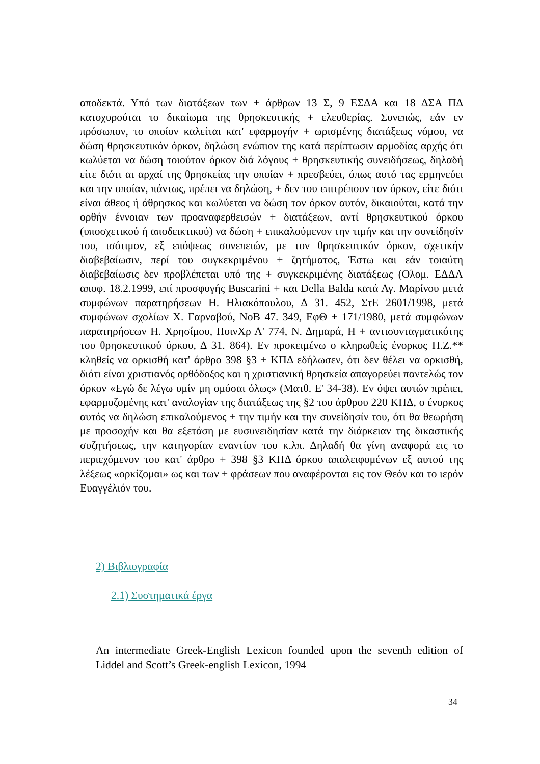αποδεκτά. Υπό των διατάξεων των + άρθρων 13 Σ, 9 ΕΣΔΑ και 18 ΔΣΑ ΠΔ κατοχυρούται το δικαίωμα της θρησκευτικής + ελευθερίας. Συνεπώς, εάν εν πρόσωπον, το οποίον καλείται κατ' εφαρμογήν + ωρισμένης διατάξεως νόμου, να δώση θρησκευτικόν όρκον, δηλώση ενώπιον της κατά περίπτωσιν αρμοδίας αρχής ότι κωλύεται να δώση τοιούτον όρκον διά λόγους + θρησκευτικής συνειδήσεως, δηλαδή είτε διότι αι αρχαί της θρησκείας την οποίαν + πρεσβεύει, όπως αυτό τας ερμηνεύει και την οποίαν, πάντως, πρέπει να δηλώση, + δεν του επιτρέπουν τον όρκον, είτε διότι είναι άθεος ή άθρησκος και κωλύεται να δώση τον όρκον αυτόν, δικαιούται, κατά την ορθήν έννοιαν των προαναφερθεισών + διατάξεων, αντί θρησκευτικού όρκου (υποσχετικού ή αποδεικτικού) να δώση + επικαλούμενον την τιμήν και την συνείδησίν του, ισότιμον, εξ επόψεως συνεπειών, με τον θρησκευτικόν όρκον, σχετικήν διαβεβαίωσιν, περί του συγκεκριμένου + ζητήματος, Έστω και εάν τοιαύτη διαβεβαίωσις δεν προβλέπεται υπό της + συγκεκριμένης διατάξεως (Ολομ. ΕΔΔΑ αποφ. 18.2.1999, επί προσφυγής Buscarini + και Della Balda κατά Αγ. Μαρίνου μετά συμφώνων παρατηρήσεων Η. Ηλιακόπουλου, Δ 31. 452, ΣτΕ 2601/1998, μετά συμφώνων σχολίων Χ. Γαρναβού, ΝοΒ 47. 349, ΕφΘ + 171/1980, μετά συμφώνων παρατηρήσεων Η. Χρησίμου, ΠοινΧρ Λ' 774, Ν. Δημαρά, Η + αντισυνταγματικότης του θρησκευτικού όρκου, Δ 31. 864). Εν προκειμένω ο κληρωθείς ένορκος Π.Ζ.** κληθείς να ορκισθή κατ' άρθρο 398 §3 + ΚΠΔ εδήλωσεν, ότι δεν θέλει να ορκισθή, διότι είναι χριστιανός ορθόδοξος και η χριστιανική θρησκεία απαγορεύει παντελώς τον όρκον «Εγώ δε λέγω υμίν μη ομόσαι όλως» (Ματθ. Ε' 34-38). Εν όψει αυτών πρέπει, εφαρμοζομένης κατ' αναλογίαν της διατάξεως της §2 του άρθρου 220 ΚΠΔ, ο ένορκος αυτός να δηλώση επικαλούμενος + την τιμήν και την συνείδησίν του, ότι θα θεωρήση με προσοχήν και θα εξετάση με ευσυνειδησίαν κατά την διάρκειαν της δικαστικής συζητήσεως, την κατηγορίαν εναντίον του κ.λπ. Δηλαδή θα γίνη αναφορά εις το περιεχόμενον του κατ' άρθρο + 398 §3 ΚΠΔ όρκου απαλειφομένων εξ αυτού της λέξεως «ορκίζομαι» ως και των + φράσεων που αναφέρονται εις τον Θεόν και το ιερόν Ευαγγέλιόν του.
2) Βιβλιογραφία
2.1) Συστηματικά έργα
An intermediate Greek-English Lexicon founded upon the seventh edition of Liddel and Scott’s Greek-english Lexicon, 1994
34